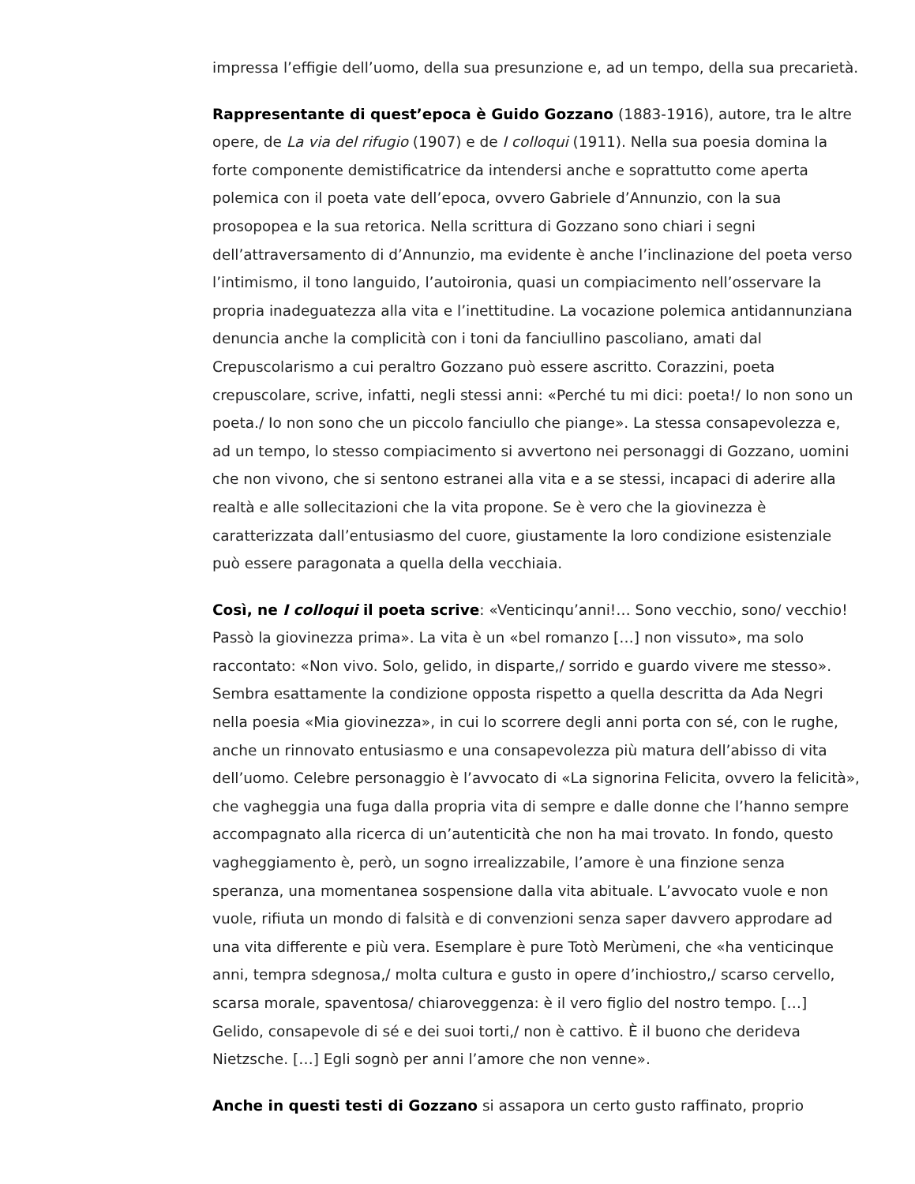impressa l’effigie dell’uomo, della sua presunzione e, ad un tempo, della sua precarietà.
Rappresentante di quest’epoca è Guido Gozzano (1883-1916), autore, tra le altre opere, de La via del rifugio (1907) e de I colloqui (1911). Nella sua poesia domina la forte componente demistificatrice da intendersi anche e soprattutto come aperta polemica con il poeta vate dell’epoca, ovvero Gabriele d’Annunzio, con la sua prosopopea e la sua retorica. Nella scrittura di Gozzano sono chiari i segni dell’attraversamento di d’Annunzio, ma evidente è anche l’inclinazione del poeta verso l’intimismo, il tono languido, l’autoironia, quasi un compiacimento nell’osservare la propria inadeguatezza alla vita e l’inettitudine. La vocazione polemica antidannunziana denuncia anche la complicità con i toni da fanciullino pascoliano, amati dal Crepuscolarismo a cui peraltro Gozzano può essere ascritto. Corazzini, poeta crepuscolare, scrive, infatti, negli stessi anni: «Perché tu mi dici: poeta!/ Io non sono un poeta./ Io non sono che un piccolo fanciullo che piange». La stessa consapevolezza e, ad un tempo, lo stesso compiacimento si avvertono nei personaggi di Gozzano, uomini che non vivono, che si sentono estranei alla vita e a se stessi, incapaci di aderire alla realtà e alle sollecitazioni che la vita propone. Se è vero che la giovinezza è caratterizzata dall’entusiasmo del cuore, giustamente la loro condizione esistenziale può essere paragonata a quella della vecchiaia.
Così, ne I colloqui il poeta scrive: «Venticinqu’anni!… Sono vecchio, sono/ vecchio! Passò la giovinezza prima». La vita è un «bel romanzo […] non vissuto», ma solo raccontato: «Non vivo. Solo, gelido, in disparte,/ sorrido e guardo vivere me stesso». Sembra esattamente la condizione opposta rispetto a quella descritta da Ada Negri nella poesia «Mia giovinezza», in cui lo scorrere degli anni porta con sé, con le rughe, anche un rinnovato entusiasmo e una consapevolezza più matura dell’abisso di vita dell’uomo. Celebre personaggio è l’avvocato di «La signorina Felicita, ovvero la felicità», che vagheggia una fuga dalla propria vita di sempre e dalle donne che l’hanno sempre accompagnato alla ricerca di un’autenticità che non ha mai trovato. In fondo, questo vagheggiamento è, però, un sogno irrealizzabile, l’amore è una finzione senza speranza, una momentanea sospensione dalla vita abituale. L’avvocato vuole e non vuole, rifiuta un mondo di falsità e di convenzioni senza saper davvero approdare ad una vita differente e più vera. Esemplare è pure Totò Merùmeni, che «ha venticinque anni, tempra sdegnosa,/ molta cultura e gusto in opere d’inchiostro,/ scarso cervello, scarsa morale, spaventosa/ chiaroveggenza: è il vero figlio del nostro tempo. […] Gelido, consapevole di sé e dei suoi torti,/ non è cattivo. È il buono che derideva Nietzsche. […] Egli sognò per anni l’amore che non venne».
Anche in questi testi di Gozzano si assapora un certo gusto raffinato, proprio